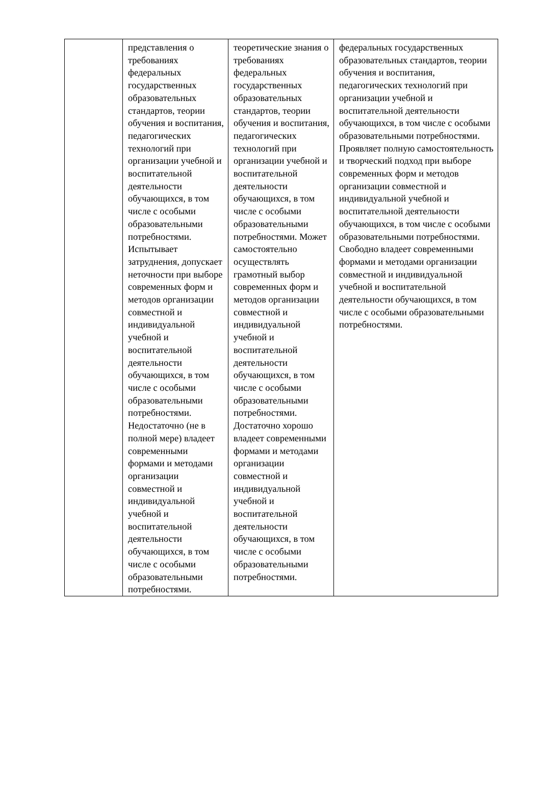| | представления о требованиях федеральных государственных образовательных стандартов, теории обучения и воспитания, педагогических технологий при организации учебной и воспитательной деятельности обучающихся, в том числе с особыми образовательными потребностями. Испытывает затруднения, допускает неточности при выборе современных форм и методов организации совместной и индивидуальной учебной и воспитательной деятельности обучающихся, в том числе с особыми образовательными потребностями. Недостаточно (не в полной мере) владеет современными формами и методами организации совместной и индивидуальной учебной и воспитательной деятельности обучающихся, в том числе с особыми образовательными потребностями. | теоретические знания о требованиях федеральных государственных образовательных стандартов, теории обучения и воспитания, педагогических технологий при организации учебной и воспитательной деятельности обучающихся, в том числе с особыми образовательными потребностями. Может самостоятельно осуществлять грамотный выбор современных форм и методов организации совместной и индивидуальной учебной и воспитательной деятельности обучающихся, в том числе с особыми образовательными потребностями. Достаточно хорошо владеет современными формами и методами организации совместной и индивидуальной учебной и воспитательной деятельности обучающихся, в том числе с особыми образовательными потребностями. | федеральных государственных образовательных стандартов, теории обучения и воспитания, педагогических технологий при организации учебной и воспитательной деятельности обучающихся, в том числе с особыми образовательными потребностями. Проявляет полную самостоятельность и творческий подход при выборе современных форм и методов организации совместной и индивидуальной учебной и воспитательной деятельности обучающихся, в том числе с особыми образовательными потребностями. Свободно владеет современными формами и методами организации совместной и индивидуальной учебной и воспитательной деятельности обучающихся, в том числе с особыми образовательными потребностями. |